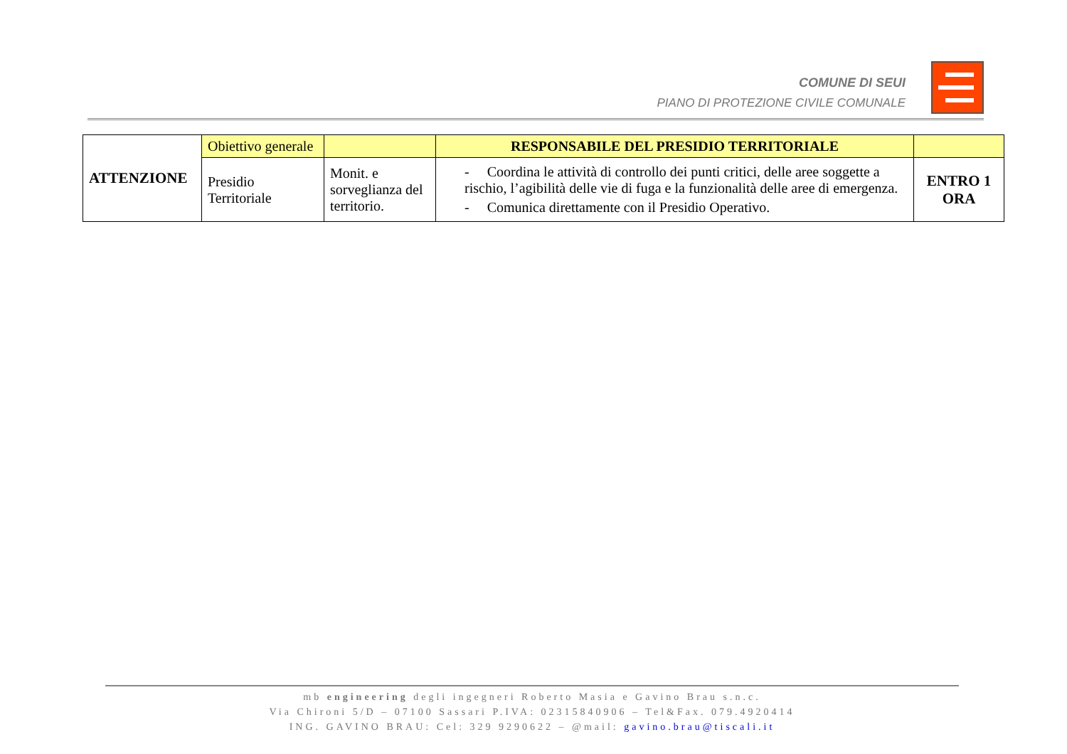COMUNE DI SEUI
PIANO DI PROTEZIONE CIVILE COMUNALE
| ATTENZIONE | Obiettivo generale | | RESPONSABILE DEL PRESIDIO TERRITORIALE | |
| | Presidio Territoriale | Monit. e sorveglianza del territorio. | - Coordina le attività di controllo dei punti critici, delle aree soggette a rischio, l’agibilità delle vie di fuga e la funzionalità delle aree di emergenza. - Comunica direttamente con il Presidio Operativo. | ENTRO 1 ORA |
mb engineering degli ingegneri Roberto Masia e Gavino Brau s.n.c.
Via Chironi 5/D – 07100 Sassari P.IVA: 02315840906 – Tel&Fax. 079.4920414
ING. GAVINO BRAU: Cel: 329 9290622 – @mail: gavino.brau@tiscali.it